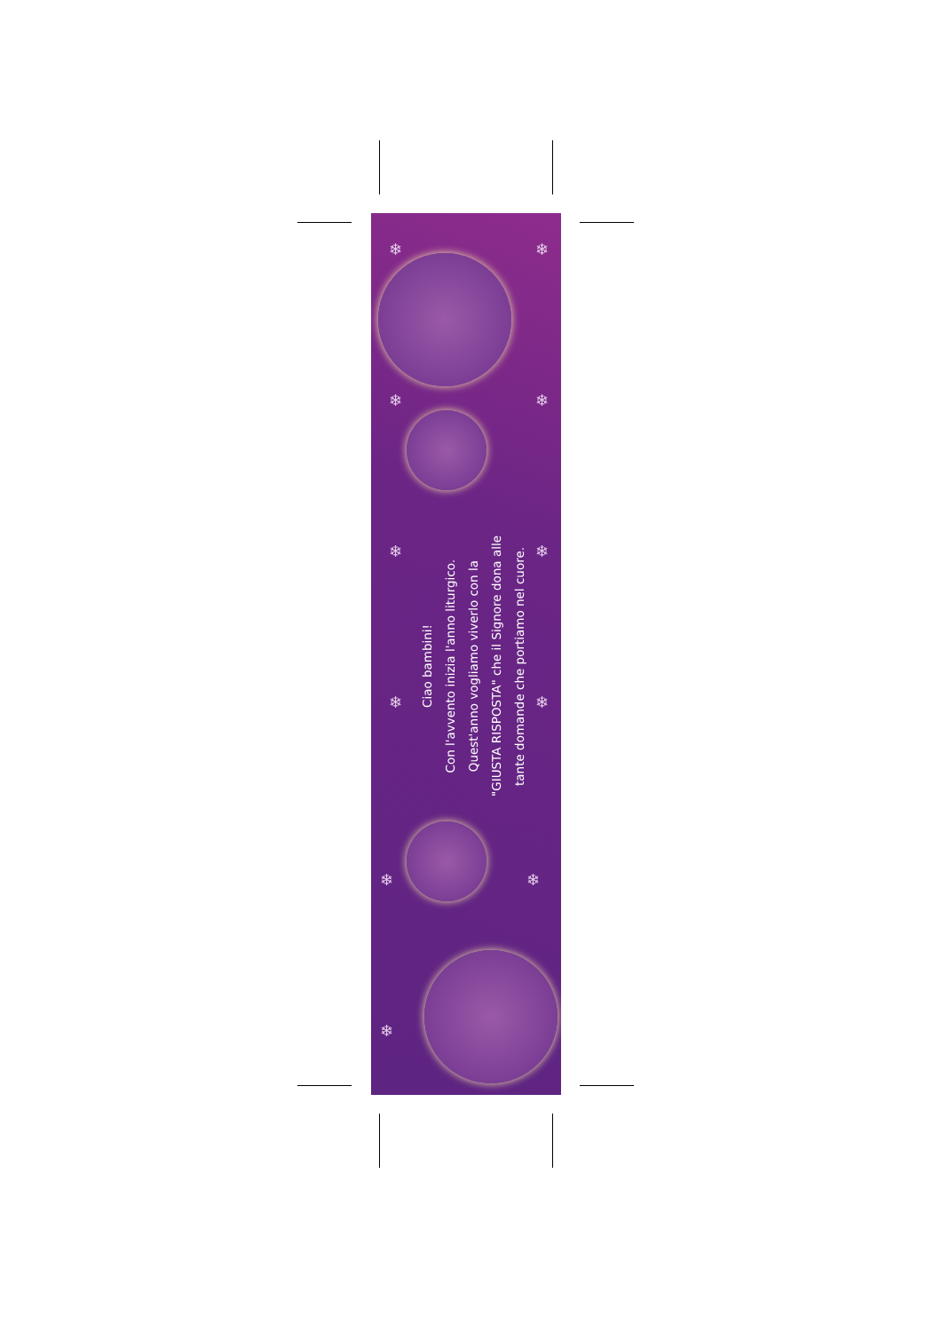❄ ❄
❄ ❄
❄ ❄
❄ ❄
❄ ❄
❄
Ciao bambini!
Con l'avvento inizia l'anno liturgico.
Quest'anno vogliamo viverlo con la
"GIUSTA RISPOSTA" che il Signore dona alle
tante domande che portiamo nel cuore.